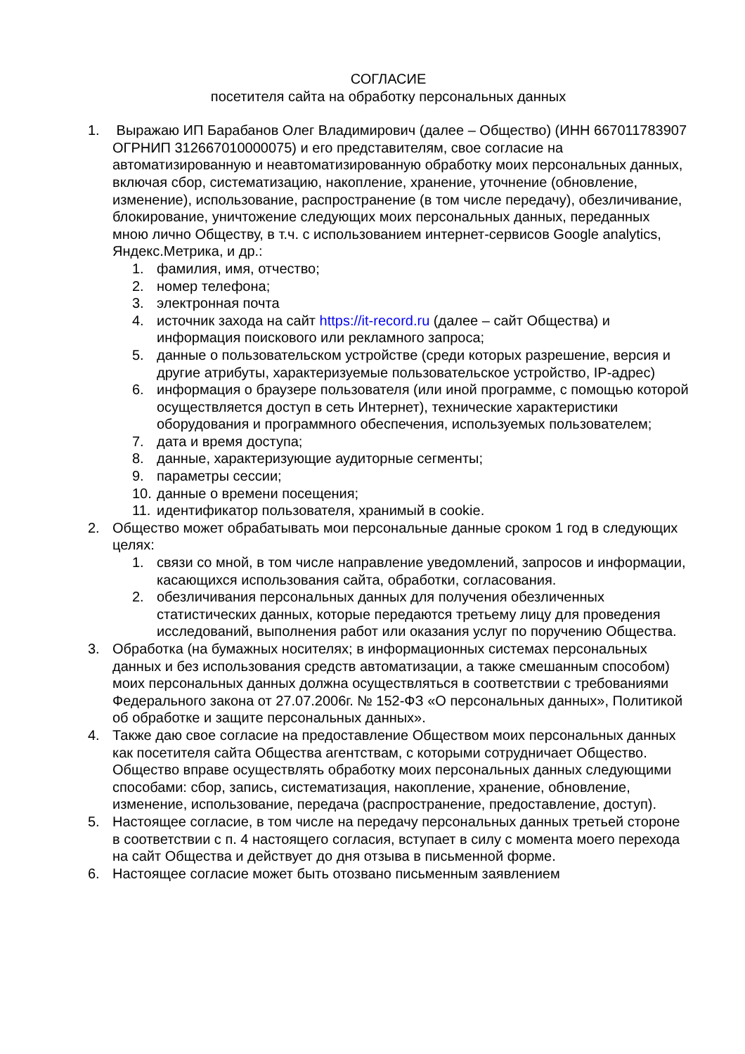СОГЛАСИЕ
посетителя сайта на обработку персональных данных
1. Выражаю ИП Барабанов Олег Владимирович (далее – Общество) (ИНН 667011783907 ОГРНИП 312667010000075) и его представителям, свое согласие на автоматизированную и неавтоматизированную обработку моих персональных данных, включая сбор, систематизацию, накопление, хранение, уточнение (обновление, изменение), использование, распространение (в том числе передачу), обезличивание, блокирование, уничтожение следующих моих персональных данных, переданных мною лично Обществу, в т.ч. с использованием интернет-сервисов Google analytics, Яндекс.Метрика, и др.:
1. фамилия, имя, отчество;
2. номер телефона;
3. электронная почта
4. источник захода на сайт https://it-record.ru (далее – сайт Общества) и информация поискового или рекламного запроса;
5. данные о пользовательском устройстве (среди которых разрешение, версия и другие атрибуты, характеризуемые пользовательское устройство, IP-адрес)
6. информация о браузере пользователя (или иной программе, с помощью которой осуществляется доступ в сеть Интернет), технические характеристики оборудования и программного обеспечения, используемых пользователем;
7. дата и время доступа;
8. данные, характеризующие аудиторные сегменты;
9. параметры сессии;
10.
данные о времени посещения;
11.
идентификатор пользователя, хранимый в cookie.
2. Общество может обрабатывать мои персональные данные сроком 1 год в следующих целях:
1. связи со мной, в том числе направление уведомлений, запросов и информации, касающихся использования сайта, обработки, согласования.
2. обезличивания персональных данных для получения обезличенных статистических данных, которые передаются третьему лицу для проведения исследований, выполнения работ или оказания услуг по поручению Общества.
3. Обработка (на бумажных носителях; в информационных системах персональных данных и без использования средств автоматизации, а также смешанным способом) моих персональных данных должна осуществляться в соответствии с требованиями Федерального закона от 27.07.2006г. № 152-ФЗ «О персональных данных», Политикой об обработке и защите персональных данных».
4. Также даю свое согласие на предоставление Обществом моих персональных данных как посетителя сайта Общества агентствам, с которыми сотрудничает Общество. Общество вправе осуществлять обработку моих персональных данных следующими способами: сбор, запись, систематизация, накопление, хранение, обновление, изменение, использование, передача (распространение, предоставление, доступ).
5. Настоящее согласие, в том числе на передачу персональных данных третьей стороне в соответствии с п. 4 настоящего согласия, вступает в силу с момента моего перехода на сайт Общества и действует до дня отзыва в письменной форме.
6. Настоящее согласие может быть отозвано письменным заявлением